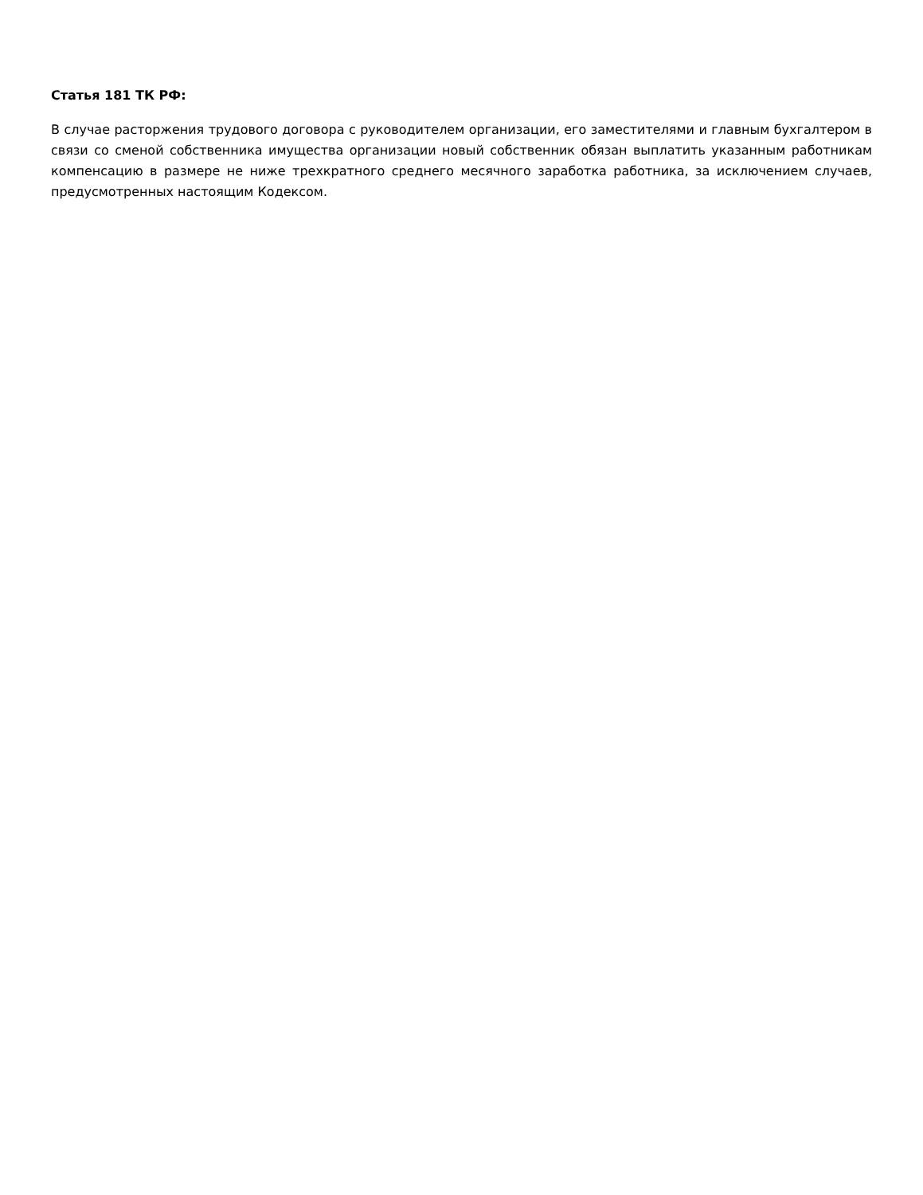Статья 181 ТК РФ:
В случае расторжения трудового договора с руководителем организации, его заместителями и главным бухгалтером в связи со сменой собственника имущества организации новый собственник обязан выплатить указанным работникам компенсацию в размере не ниже трехкратного среднего месячного заработка работника, за исключением случаев, предусмотренных настоящим Кодексом.